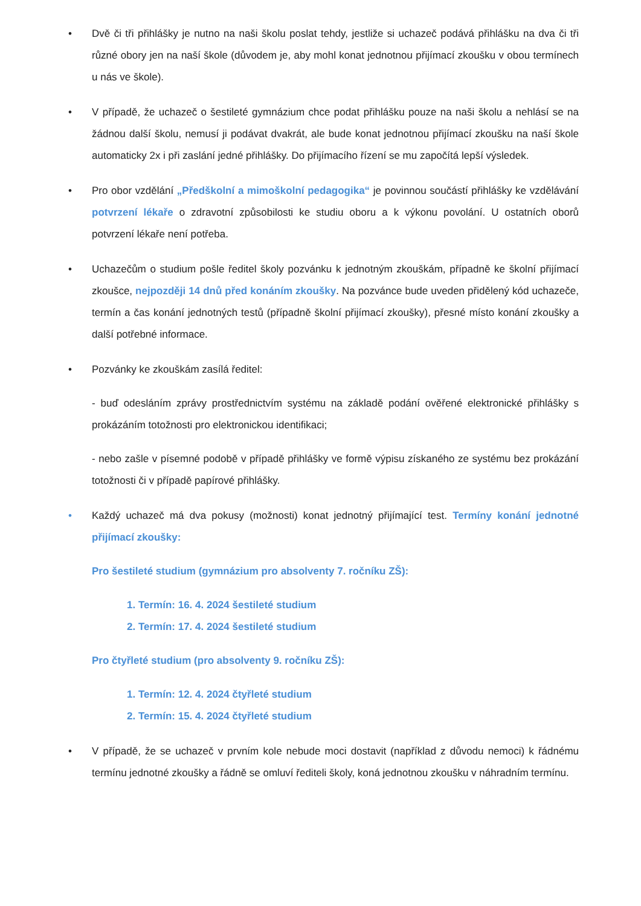• Dvě či tři přihlášky je nutno na naši školu poslat tehdy, jestliže si uchazeč podává přihlášku na dva či tři různé obory jen na naší škole (důvodem je, aby mohl konat jednotnou přijímací zkoušku v obou termínech u nás ve škole).
• V případě, že uchazeč o šestileté gymnázium chce podat přihlášku pouze na naši školu a nehlásí se na žádnou další školu, nemusí ji podávat dvakrát, ale bude konat jednotnou přijímací zkoušku na naší škole automaticky 2x i při zaslání jedné přihlášky. Do přijímacího řízení se mu započítá lepší výsledek.
• Pro obor vzdělání „Předškolní a mimoškolní pedagogika“ je povinnou součástí přihlášky ke vzdělávání potvrzení lékaře o zdravotní způsobilosti ke studiu oboru a k výkonu povolání. U ostatních oborů potvrzení lékaře není potřeba.
• Uchazečům o studium pošle ředitel školy pozvánku k jednotným zkouškám, případně ke školní přijímací zkoušce, nejpozději 14 dnů před konáním zkoušky. Na pozvánce bude uveden přidělený kód uchazeče, termín a čas konání jednotných testů (případně školní přijímací zkoušky), přesné místo konání zkoušky a další potřebné informace.
• Pozvánky ke zkouškám zasílá ředitel:
- buď odesláním zprávy prostřednictvím systému na základě podání ověřené elektronické přihlášky s prokázáním totožnosti pro elektronickou identifikaci;
- nebo zašle v písemné podobě v případě přihlášky ve formě výpisu získaného ze systému bez prokázání totožnosti či v případě papírové přihlášky.
• Každý uchazeč má dva pokusy (možnosti) konat jednotný přijímající test. Termíny konání jednotné přijímací zkoušky:
Pro šestileté studium (gymnázium pro absolventy 7. ročníku ZŠ):
1. Termín: 16. 4. 2024 šestileté studium
2. Termín: 17. 4. 2024 šestileté studium
Pro čtyřleté studium (pro absolventy 9. ročníku ZŠ):
1. Termín: 12. 4. 2024 čtyřleté studium
2. Termín: 15. 4. 2024 čtyřleté studium
• V případě, že se uchazeč v prvním kole nebude moci dostavit (například z důvodu nemoci) k řádnému termínu jednotné zkoušky a řádně se omluví řediteli školy, koná jednotnou zkoušku v náhradním termínu.